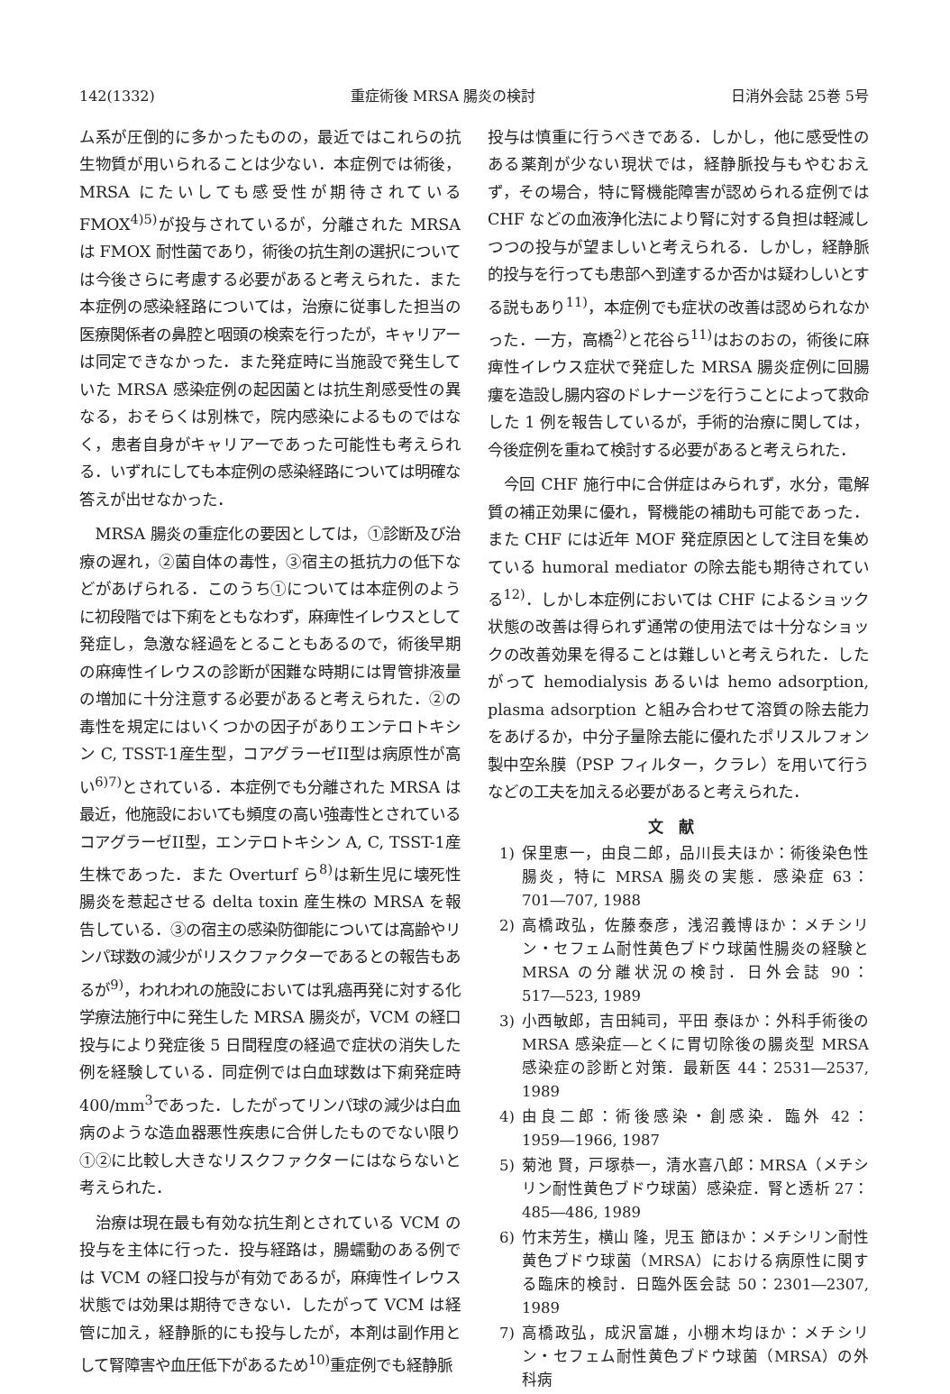142(1332) 重症術後 MRSA 腸炎の検討 日消外会誌 25巻 5号
ム系が圧倒的に多かったものの，最近ではこれらの抗生物質が用いられることは少ない．本症例では術後，MRSA にたいしても感受性が期待されている FMOX<sup>4)5)</sup>が投与されているが，分離された MRSA は FMOX 耐性菌であり，術後の抗生剤の選択については今後さらに考慮する必要があると考えられた．また本症例の感染経路については，治療に従事した担当の医療関係者の鼻腔と咽頭の検索を行ったが，キャリアーは同定できなかった．また発症時に当施設で発生していた MRSA 感染症例の起因菌とは抗生剤感受性の異なる，おそらくは別株で，院内感染によるものではなく，患者自身がキャリアーであった可能性も考えられる．いずれにしても本症例の感染経路については明確な答えが出せなかった．
MRSA 腸炎の重症化の要因としては，①診断及び治療の遅れ，②菌自体の毒性，③宿主の抵抗力の低下などがあげられる．このうち①については本症例のように初段階では下痢をともなわず，麻痺性イレウスとして発症し，急激な経過をとることもあるので，術後早期の麻痺性イレウスの診断が困難な時期には胃管排液量の増加に十分注意する必要があると考えられた．②の毒性を規定にはいくつかの因子がありエンテロトキシン C, TSST-1産生型，コアグラーゼII型は病原性が高い<sup>6)7)</sup>とされている．本症例でも分離された MRSA は最近，他施設においても頻度の高い強毒性とされているコアグラーゼII型，エンテロトキシン A, C, TSST-1産生株であった．また Overturf ら<sup>8)</sup>は新生児に壊死性腸炎を惹起させる delta toxin 産生株の MRSA を報告している．③の宿主の感染防御能については高齢やリンパ球数の減少がリスクファクターであるとの報告もあるが<sup>9)</sup>，われわれの施設においては乳癌再発に対する化学療法施行中に発生した MRSA 腸炎が，VCM の経口投与により発症後 5 日間程度の経過で症状の消失した例を経験している．同症例では白血球数は下痢発症時400/mm<sup>3</sup>であった．したがってリンパ球の減少は白血病のような造血器悪性疾患に合併したものでない限り①②に比較し大きなリスクファクターにはならないと考えられた．
治療は現在最も有効な抗生剤とされている VCM の投与を主体に行った．投与経路は，腸蠕動のある例では VCM の経口投与が有効であるが，麻痺性イレウス状態では効果は期待できない．したがって VCM は経管に加え，経静脈的にも投与したが，本剤は副作用として腎障害や血圧低下があるため<sup>10)</sup>重症例でも経静脈
投与は慎重に行うべきである．しかし，他に感受性のある薬剤が少ない現状では，経静脈投与もやむおえず，その場合，特に腎機能障害が認められる症例では CHF などの血液浄化法により腎に対する負担は軽減しつつの投与が望ましいと考えられる．しかし，経静脈的投与を行っても患部へ到達するか否かは疑わしいとする説もあり<sup>11)</sup>，本症例でも症状の改善は認められなかった．一方，高橋<sup>2)</sup>と花谷ら<sup>11)</sup>はおのおの，術後に麻痺性イレウス症状で発症した MRSA 腸炎症例に回腸瘻を造設し腸内容のドレナージを行うことによって救命した 1 例を報告しているが，手術的治療に関しては，今後症例を重ねて検討する必要があると考えられた．
今回 CHF 施行中に合併症はみられず，水分，電解質の補正効果に優れ，腎機能の補助も可能であった．また CHF には近年 MOF 発症原因として注目を集めている humoral mediator の除去能も期待されている<sup>12)</sup>．しかし本症例においては CHF によるショック状態の改善は得られず通常の使用法では十分なショックの改善効果を得ることは難しいと考えられた．したがって hemodialysis あるいは hemo adsorption, plasma adsorption と組み合わせて溶質の除去能力をあげるか，中分子量除去能に優れたポリスルフォン製中空糸膜（PSP フィルター，クラレ）を用いて行うなどの工夫を加える必要があると考えられた．
文献
1) 保里恵一，由良二郎，品川長夫ほか：術後染色性腸炎，特に MRSA 腸炎の実態．感染症 63：701―707, 1988
2) 高橋政弘，佐藤泰彦，浅沼義博ほか：メチシリン・セフェム耐性黄色ブドウ球菌性腸炎の経験と MRSA の分離状況の検討．日外会誌 90：517―523, 1989
3) 小西敏郎，吉田純司，平田 泰ほか：外科手術後の MRSA 感染症―とくに胃切除後の腸炎型 MRSA 感染症の診断と対策．最新医 44：2531―2537, 1989
4) 由良二郎：術後感染・創感染．臨外 42：1959―1966, 1987
5) 菊池 賢，戸塚恭一，清水喜八郎：MRSA（メチシリン耐性黄色ブドウ球菌）感染症．腎と透析 27：485―486, 1989
6) 竹末芳生，横山 隆，児玉 節ほか：メチシリン耐性黄色ブドウ球菌（MRSA）における病原性に関する臨床的検討．日臨外医会誌 50：2301―2307, 1989
7) 高橋政弘，成沢富雄，小棚木均ほか：メチシリン・セフェム耐性黄色ブドウ球菌（MRSA）の外科病